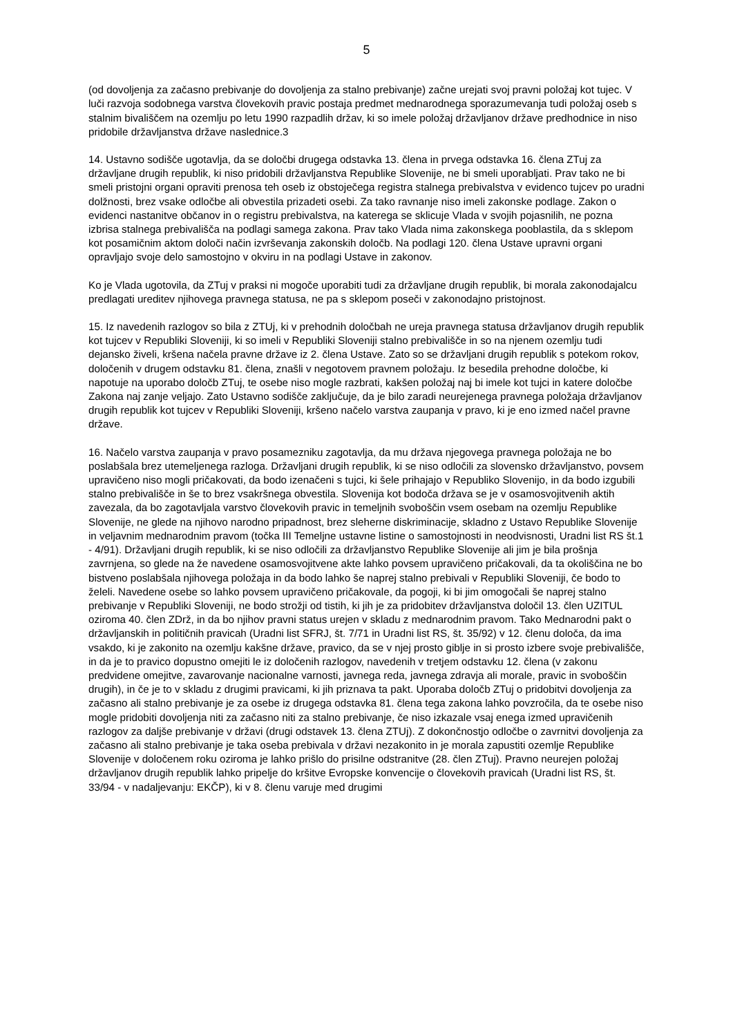5
(od dovoljenja za začasno prebivanje do dovoljenja za stalno prebivanje) začne urejati svoj pravni položaj kot tujec. V luči razvoja sodobnega varstva človekovih pravic postaja predmet mednarodnega sporazumevanja tudi položaj oseb s stalnim bivališčem na ozemlju po letu 1990 razpadlih držav, ki so imele položaj državljanov države predhodnice in niso pridobile državljanstva države naslednice.3
14. Ustavno sodišče ugotavlja, da se določbi drugega odstavka 13. člena in prvega odstavka 16. člena ZTuj za državljane drugih republik, ki niso pridobili državljanstva Republike Slovenije, ne bi smeli uporabljati. Prav tako ne bi smeli pristojni organi opraviti prenosa teh oseb iz obstoječega registra stalnega prebivalstva v evidenco tujcev po uradni dolžnosti, brez vsake odločbe ali obvestila prizadeti osebi. Za tako ravnanje niso imeli zakonske podlage. Zakon o evidenci nastanitve občanov in o registru prebivalstva, na katerega se sklicuje Vlada v svojih pojasnilih, ne pozna izbrisa stalnega prebivališča na podlagi samega zakona. Prav tako Vlada nima zakonskega pooblastila, da s sklepom kot posamičnim aktom določi način izvrševanja zakonskih določb. Na podlagi 120. člena Ustave upravni organi opravljajo svoje delo samostojno v okviru in na podlagi Ustave in zakonov.
Ko je Vlada ugotovila, da ZTuj v praksi ni mogoče uporabiti tudi za državljane drugih republik, bi morala zakonodajalcu predlagati ureditev njihovega pravnega statusa, ne pa s sklepom poseči v zakonodajno pristojnost.
15. Iz navedenih razlogov so bila z ZTUj, ki v prehodnih določbah ne ureja pravnega statusa državljanov drugih republik kot tujcev v Republiki Sloveniji, ki so imeli v Republiki Sloveniji stalno prebivališče in so na njenem ozemlju tudi dejansko živeli, kršena načela pravne države iz 2. člena Ustave. Zato so se državljani drugih republik s potekom rokov, določenih v drugem odstavku 81. člena, znašli v negotovem pravnem položaju. Iz besedila prehodne določbe, ki napotuje na uporabo določb ZTuj, te osebe niso mogle razbrati, kakšen položaj naj bi imele kot tujci in katere določbe Zakona naj zanje veljajo. Zato Ustavno sodišče zaključuje, da je bilo zaradi neurejenega pravnega položaja državljanov drugih republik kot tujcev v Republiki Sloveniji, kršeno načelo varstva zaupanja v pravo, ki je eno izmed načel pravne države.
16. Načelo varstva zaupanja v pravo posamezniku zagotavlja, da mu država njegovega pravnega položaja ne bo poslabšala brez utemeljenega razloga. Državljani drugih republik, ki se niso odločili za slovensko državljanstvo, povsem upravičeno niso mogli pričakovati, da bodo izenačeni s tujci, ki šele prihajajo v Republiko Slovenijo, in da bodo izgubili stalno prebivališče in še to brez vsakršnega obvestila. Slovenija kot bodoča država se je v osamosvojitvenih aktih zavezala, da bo zagotavljala varstvo človekovih pravic in temeljnih svoboščin vsem osebam na ozemlju Republike Slovenije, ne glede na njihovo narodno pripadnost, brez sleherne diskriminacije, skladno z Ustavo Republike Slovenije in veljavnim mednarodnim pravom (točka III Temeljne ustavne listine o samostojnosti in neodvisnosti, Uradni list RS št.1 - 4/91). Državljani drugih republik, ki se niso odločili za državljanstvo Republike Slovenije ali jim je bila prošnja zavrnjena, so glede na že navedene osamosvojitvene akte lahko povsem upravičeno pričakovali, da ta okoliščina ne bo bistveno poslabšala njihovega položaja in da bodo lahko še naprej stalno prebivali v Republiki Sloveniji, če bodo to želeli. Navedene osebe so lahko povsem upravičeno pričakovale, da pogoji, ki bi jim omogočali še naprej stalno prebivanje v Republiki Sloveniji, ne bodo strožji od tistih, ki jih je za pridobitev državljanstva določil 13. člen UZITUL oziroma 40. člen ZDrž, in da bo njihov pravni status urejen v skladu z mednarodnim pravom. Tako Mednarodni pakt o državljanskih in političnih pravicah (Uradni list SFRJ, št. 7/71 in Uradni list RS, št. 35/92) v 12. členu določa, da ima vsakdo, ki je zakonito na ozemlju kakšne države, pravico, da se v njej prosto giblje in si prosto izbere svoje prebivališče, in da je to pravico dopustno omejiti le iz določenih razlogov, navedenih v tretjem odstavku 12. člena (v zakonu predvidene omejitve, zavarovanje nacionalne varnosti, javnega reda, javnega zdravja ali morale, pravic in svoboščin drugih), in če je to v skladu z drugimi pravicami, ki jih priznava ta pakt. Uporaba določb ZTuj o pridobitvi dovoljenja za začasno ali stalno prebivanje je za osebe iz drugega odstavka 81. člena tega zakona lahko povzročila, da te osebe niso mogle pridobiti dovoljenja niti za začasno niti za stalno prebivanje, če niso izkazale vsaj enega izmed upravičenih razlogov za daljše prebivanje v državi (drugi odstavek 13. člena ZTUj). Z dokončnostjo odločbe o zavrnitvi dovoljenja za začasno ali stalno prebivanje je taka oseba prebivala v državi nezakonito in je morala zapustiti ozemlje Republike Slovenije v določenem roku oziroma je lahko prišlo do prisilne odstranitve (28. člen ZTuj). Pravno neurejen položaj državljanov drugih republik lahko pripelje do kršitve Evropske konvencije o človekovih pravicah (Uradni list RS, št. 33/94 - v nadaljevanju: EKČP), ki v 8. členu varuje med drugimi